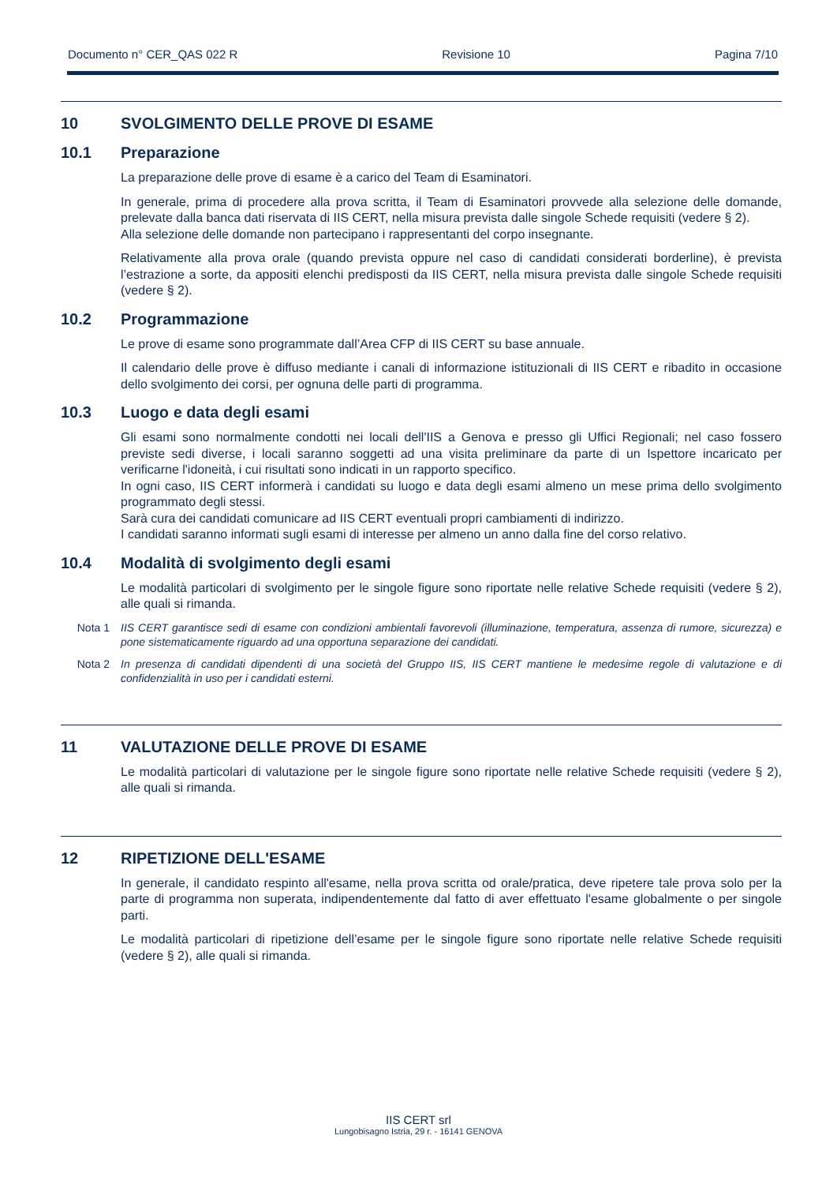Documento n° CER_QAS 022 R Revisione 10 Pagina 7/10
10 SVOLGIMENTO DELLE PROVE DI ESAME
10.1 Preparazione
La preparazione delle prove di esame è a carico del Team di Esaminatori.
In generale, prima di procedere alla prova scritta, il Team di Esaminatori provvede alla selezione delle domande, prelevate dalla banca dati riservata di IIS CERT, nella misura prevista dalle singole Schede requisiti (vedere § 2).
Alla selezione delle domande non partecipano i rappresentanti del corpo insegnante.
Relativamente alla prova orale (quando prevista oppure nel caso di candidati considerati borderline), è prevista l’estrazione a sorte, da appositi elenchi predisposti da IIS CERT, nella misura prevista dalle singole Schede requisiti (vedere § 2).
10.2 Programmazione
Le prove di esame sono programmate dall’Area CFP di IIS CERT su base annuale.
Il calendario delle prove è diffuso mediante i canali di informazione istituzionali di IIS CERT e ribadito in occasione dello svolgimento dei corsi, per ognuna delle parti di programma.
10.3 Luogo e data degli esami
Gli esami sono normalmente condotti nei locali dell'IIS a Genova e presso gli Uffici Regionali; nel caso fossero previste sedi diverse, i locali saranno soggetti ad una visita preliminare da parte di un Ispettore incaricato per verificarne l'idoneità, i cui risultati sono indicati in un rapporto specifico.
In ogni caso, IIS CERT informerà i candidati su luogo e data degli esami almeno un mese prima dello svolgimento programmato degli stessi.
Sarà cura dei candidati comunicare ad IIS CERT eventuali propri cambiamenti di indirizzo.
I candidati saranno informati sugli esami di interesse per almeno un anno dalla fine del corso relativo.
10.4 Modalità di svolgimento degli esami
Le modalità particolari di svolgimento per le singole figure sono riportate nelle relative Schede requisiti (vedere § 2), alle quali si rimanda.
Nota 1 IIS CERT garantisce sedi di esame con condizioni ambientali favorevoli (illuminazione, temperatura, assenza di rumore, sicurezza) e pone sistematicamente riguardo ad una opportuna separazione dei candidati.
Nota 2 In presenza di candidati dipendenti di una società del Gruppo IIS, IIS CERT mantiene le medesime regole di valutazione e di confidenzialità in uso per i candidati esterni.
11 VALUTAZIONE DELLE PROVE DI ESAME
Le modalità particolari di valutazione per le singole figure sono riportate nelle relative Schede requisiti (vedere § 2), alle quali si rimanda.
12 RIPETIZIONE DELL'ESAME
In generale, il candidato respinto all'esame, nella prova scritta od orale/pratica, deve ripetere tale prova solo per la parte di programma non superata, indipendentemente dal fatto di aver effettuato l'esame globalmente o per singole parti.
Le modalità particolari di ripetizione dell’esame per le singole figure sono riportate nelle relative Schede requisiti (vedere § 2), alle quali si rimanda.
IIS CERT srl
Lungobisagno Istria, 29 r. - 16141 GENOVA